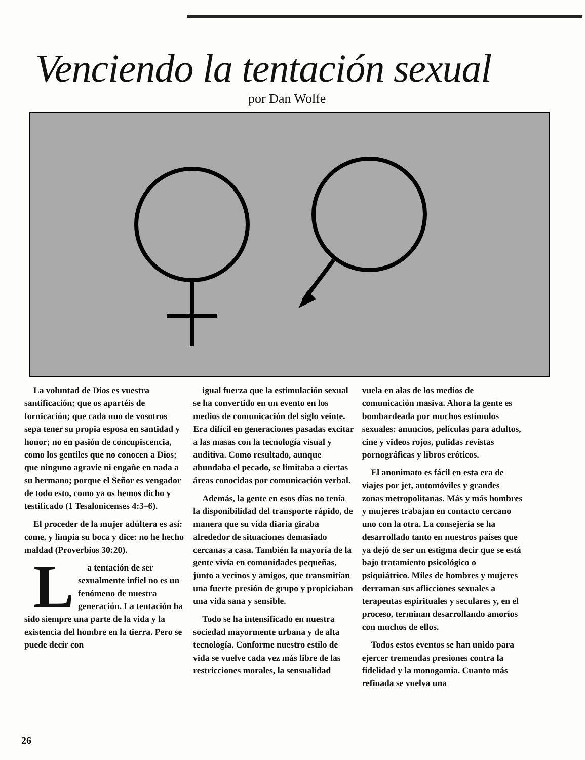Venciendo la tentación sexual
por Dan Wolfe
La voluntad de Dios es vuestra santificación; que os apartéis de fornicación; que cada uno de vosotros sepa tener su propia esposa en santidad y honor; no en pasión de concupiscencia, como los gentiles que no conocen a Dios; que ninguno agravie ni engañe en nada a su hermano; porque el Señor es vengador de todo esto, como ya os hemos dicho y testificado (1 Tesalonicenses 4:3–6).
El proceder de la mujer adúltera es así: come, y limpia su boca y dice: no he hecho maldad (Proverbios 30:20).
La tentación de ser sexualmente infiel no es un fenómeno de nuestra generación. La tentación ha sido siempre una parte de la vida y la existencia del hombre en la tierra. Pero se puede decir con
igual fuerza que la estimulación sexual se ha convertido en un evento en los medios de comunicación del siglo veinte. Era difícil en generaciones pasadas excitar a las masas con la tecnología visual y auditiva. Como resultado, aunque abundaba el pecado, se limitaba a ciertas áreas conocidas por comunicación verbal.
Además, la gente en esos días no tenía la disponibilidad del transporte rápido, de manera que su vida diaria giraba alrededor de situaciones demasiado cercanas a casa. También la mayoría de la gente vivía en comunidades pequeñas, junto a vecinos y amigos, que transmitían una fuerte presión de grupo y propiciaban una vida sana y sensible.
Todo se ha intensificado en nuestra sociedad mayormente urbana y de alta tecnología. Conforme nuestro estilo de vida se vuelve cada vez más libre de las restricciones morales, la sensualidad
vuela en alas de los medios de comunicación masiva. Ahora la gente es bombardeada por muchos estímulos sexuales: anuncios, películas para adultos, cine y videos rojos, pulidas revistas pornográficas y libros eróticos.
El anonimato es fácil en esta era de viajes por jet, automóviles y grandes zonas metropolitanas. Más y más hombres y mujeres trabajan en contacto cercano uno con la otra. La consejería se ha desarrollado tanto en nuestros países que ya dejó de ser un estigma decir que se está bajo tratamiento psicológico o psiquiátrico. Miles de hombres y mujeres derraman sus aflicciones sexuales a terapeutas espirituales y seculares y, en el proceso, terminan desarrollando amoríos con muchos de ellos.
Todos estos eventos se han unido para ejercer tremendas presiones contra la fidelidad y la monogamia. Cuanto más refinada se vuelva una
26